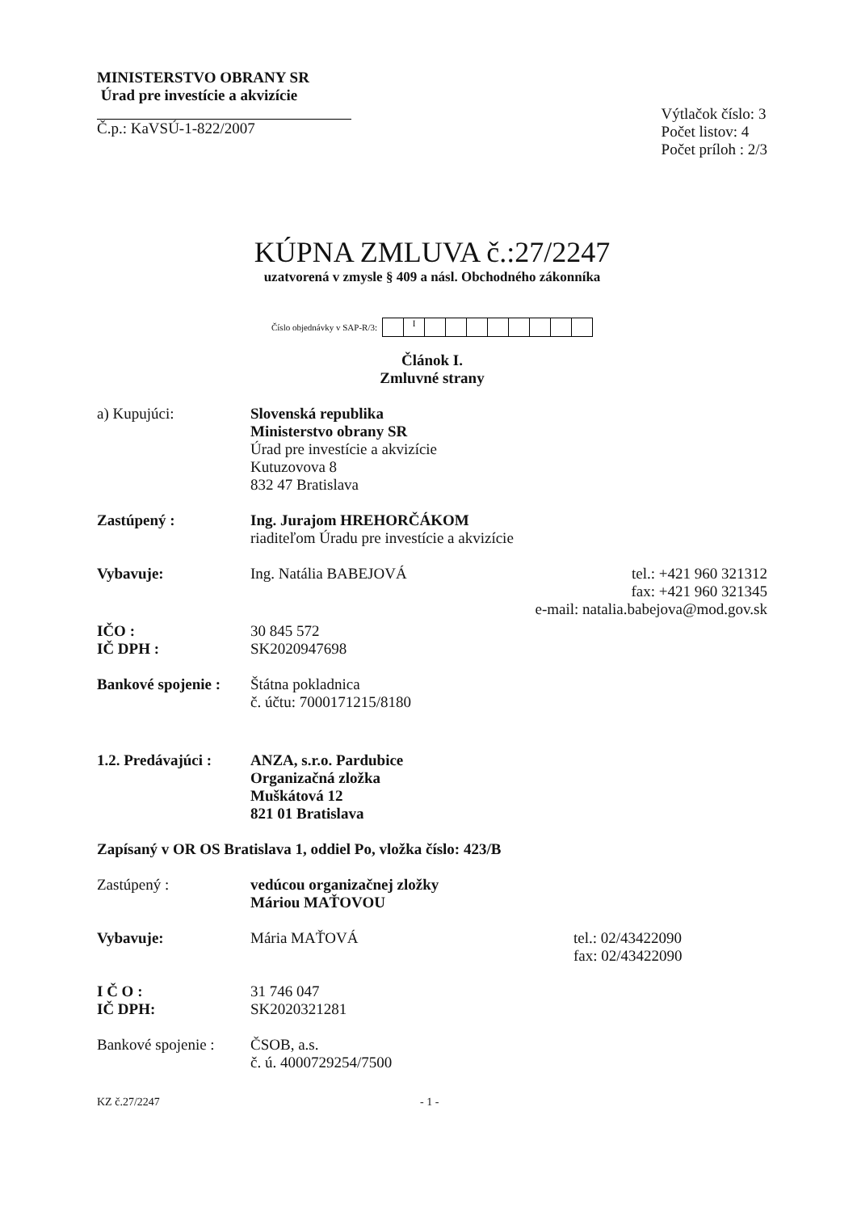MINISTERSTVO OBRANY SR
Úrad pre investície a akvizície
Č.p.: KaVSÚ-1-822/2007
Výtlačok číslo: 3
Počet listov: 4
Počet príloh : 2/3
KÚPNA ZMLUVA č.:27/2247
uzatvorená v zmysle § 409 a násl. Obchodného zákonníka
Číslo objednávky v SAP-R/3:
I
Článok I.
Zmluvné strany
a) Kupujúci: Slovenská republika
Ministerstvo obrany SR
Úrad pre investície a akvizície
Kutuzovova 8
832 47 Bratislava
Zastúpený : Ing. Jurajom HREHORČÁKOM
riaditeľom Úradu pre investície a akvizície
Vybavuje: Ing. Natália BABEJOVÁ tel.: +421 960 321312
fax: +421 960 321345
e-mail: natalia.babejova@mod.gov.sk
IČO :
IČ DPH :
30 845 572
SK2020947698
Bankové spojenie :
Štátna pokladnica
č. účtu: 7000171215/8180
1.2. Predávajúci :
ANZA, s.r.o. Pardubice
Organizačná zložka
Muškátová 12
821 01 Bratislava
Zapísaný v OR OS Bratislava 1, oddiel Po, vložka číslo: 423/B
Zastúpený : vedúcou organizačnej zložky
Máriou MAŤOVOU
Vybavuje: Mária MAŤOVÁ tel.: 02/43422090
fax: 02/43422090
I Č O :
IČ DPH:
31 746 047
SK2020321281
Bankové spojenie :
ČSOB, a.s.
č. ú. 4000729254/7500
KZ č.27/2247 - 1 -